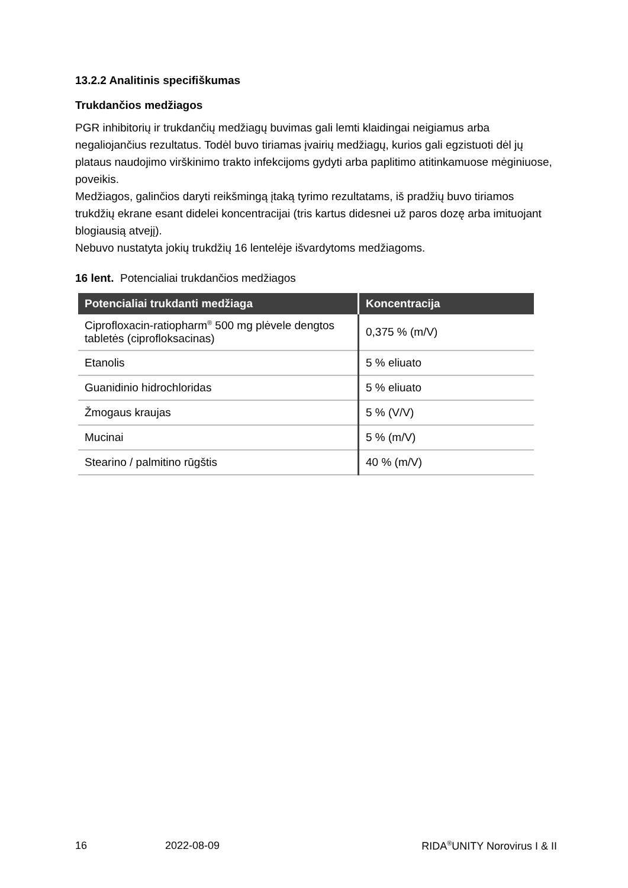13.2.2 Analitinis specifiškumas
Trukdančios medžiagos
PGR inhibitorių ir trukdančių medžiagų buvimas gali lemti klaidingai neigiamus arba negaliojančius rezultatus. Todėl buvo tiriamas įvairių medžiagų, kurios gali egzistuoti dėl jų plataus naudojimo virškinimo trakto infekcijoms gydyti arba paplitimo atitinkamuose mėginiuose, poveikis.
Medžiagos, galinčios daryti reikšmingą įtaką tyrimo rezultatams, iš pradžių buvo tiriamos trukdžių ekrane esant didelei koncentracijai (tris kartus didesnei už paros dozę arba imituojant blogiausią atvejį).
Nebuvo nustatyta jokių trukdžių 16 lentelėje išvardytoms medžiagoms.
16 lent. Potencialiai trukdančios medžiagos
| Potencialiai trukdanti medžiaga | Koncentracija |
| --- | --- |
| Ciprofloxacin-ratiopharm<sup>®</sup> 500 mg plėvele dengtos tabletės (ciprofloksacinas) | 0,375 % (m/V) |
| Etanolis | 5 % eliuato |
| Guanidinio hidrochloridas | 5 % eliuato |
| Žmogaus kraujas | 5 % (V/V) |
| Mucinai | 5 % (m/V) |
| Stearino / palmitino rūgštis | 40 % (m/V) |
16 2022-08-09 RIDA<sup>®</sup>UNITY Norovirus I & II